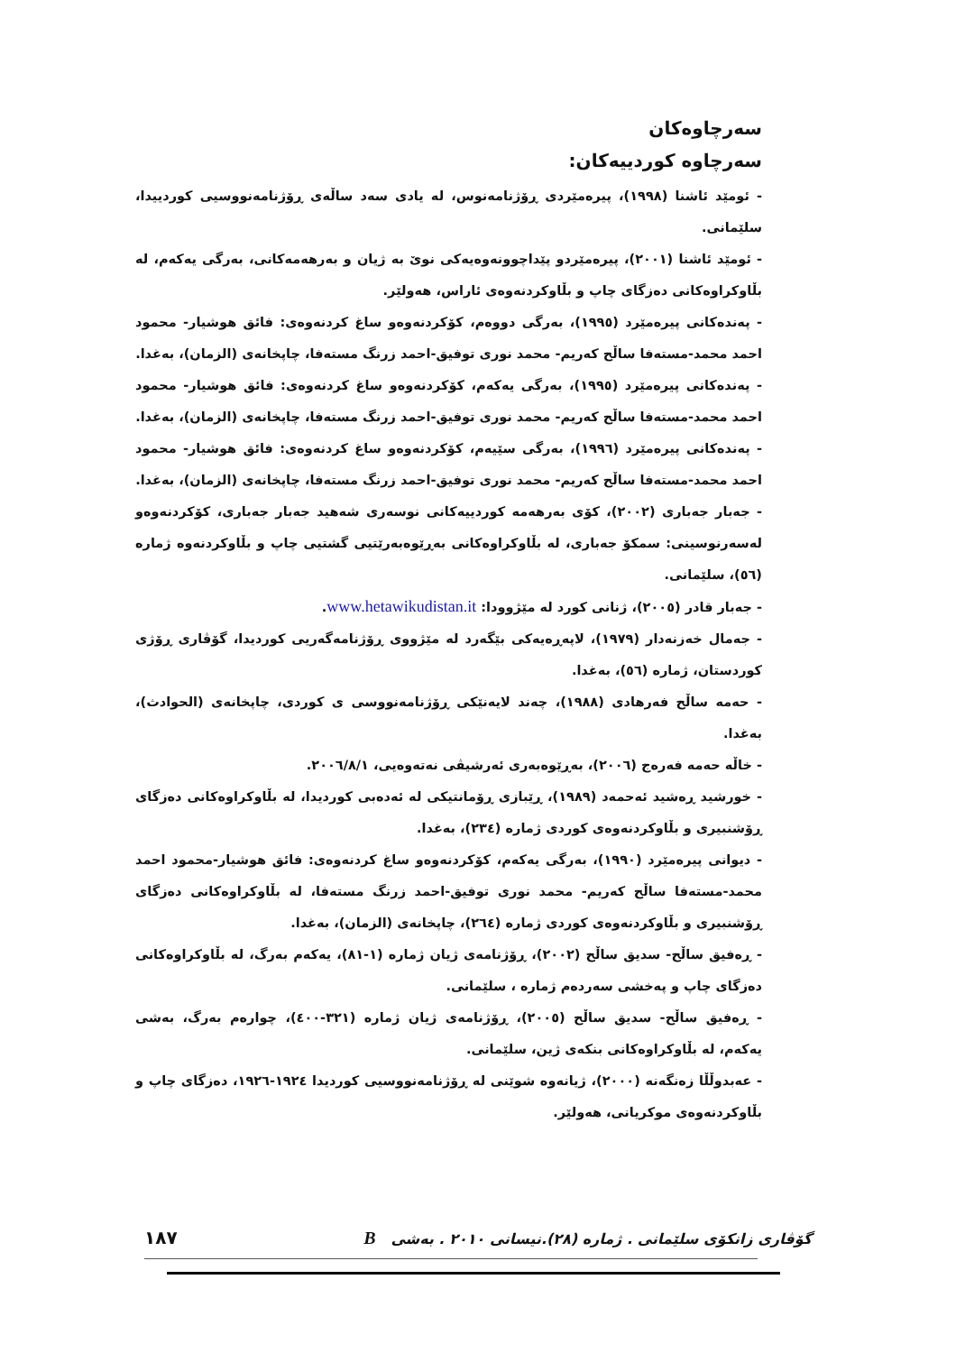سەرچاوەکان
سەرچاوە کوردییەکان:
- ئومێد ئاشنا (١٩٩٨)، پیرەمێردی ڕۆژنامەنوس، لە یادی سەد ساڵەی ڕۆژنامەنووسیی کوردییدا، سلێمانی.
- ئومێد ئاشنا (٢٠٠١)، پیرەمێردو پێداچوونەوەیەکی نوێ بە ژیان و بەرهەمەکانی، بەرگی یەکەم، لە بڵاوکراوەکانی دەزگای چاپ و بڵاوکردنەوەی ئاراس، هەولێر.
- پەندەکانی پیرەمێرد (١٩٩٥)، بەرگی دووەم، کۆکردنەوەو ساغ کردنەوەی: فائق هوشیار- محمود احمد محمد-مستەفا ساڵح کەریم- محمد نوری توفیق-احمد زرنگ مستەفا، چاپخانەی (الزمان)، بەغدا.
- پەندەکانی پیرەمێرد (١٩٩٥)، بەرگی یەکەم، کۆکردنەوەو ساغ کردنەوەی: فائق هوشیار- محمود احمد محمد-مستەفا ساڵح کەریم- محمد نوری توفیق-احمد زرنگ مستەفا، چاپخانەی (الزمان)، بەغدا.
- پەندەکانی پیرەمێرد (١٩٩٦)، بەرگی سێیەم، کۆکردنەوەو ساغ کردنەوەی: فائق هوشیار- محمود احمد محمد-مستەفا ساڵح کەریم- محمد نوری توفیق-احمد زرنگ مستەفا، چاپخانەی (الزمان)، بەغدا.
- جەبار جەباری (٢٠٠٢)، کۆی بەرهەمە کوردییەکانی نوسەری شەهید جەبار جەباری، کۆکردنەوەو لەسەرنوسینی: سمکۆ جەباری، لە بڵاوکراوەکانی بەڕێوەبەرێتیی گشتیی چاپ و بڵاوکردنەوە ژمارە (٥٦)، سلێمانی.
- جەبار قادر (٢٠٠٥)، ژنانی کورد لە مێژوودا: www.hetawikudistan.it.
- جەمال خەزنەدار (١٩٧٩)، لاپەڕەیەکی بێگەرد لە مێژووی ڕۆژنامەگەریی کوردیدا، گۆڤاری ڕۆژی کوردستان، ژمارە (٥٦)، بەغدا.
- حەمە ساڵح فەرهادی (١٩٨٨)، چەند لایەنێکی ڕۆژنامەنووسی ی کوردی، چاپخانەی (الحوادث)، بەغدا.
- خاڵە حەمە فەرەج (٢٠٠٦)، بەڕێوەبەری ئەرشیڤی نەتەوەیی، ٢٠٠٦/٨/١.
- خورشید ڕەشید ئەحمەد (١٩٨٩)، ڕێبازی ڕۆمانتیکی لە ئەدەبی کوردیدا، لە بڵاوکراوەکانی دەزگای ڕۆشنبیری و بڵاوکردنەوەی کوردی ژمارە (٢٣٤)، بەغدا.
- دیوانی پیرەمێرد (١٩٩٠)، بەرگی یەکەم، کۆکردنەوەو ساغ کردنەوەی: فائق هوشیار-محمود احمد محمد-مستەفا ساڵح کەریم- محمد نوری توفیق-احمد زرنگ مستەفا، لە بڵاوکراوەکانی دەزگای ڕۆشنبیری و بڵاوکردنەوەی کوردی ژمارە (٢٦٤)، چاپخانەی (الزمان)، بەغدا.
- ڕەفیق ساڵح- سدیق ساڵح (٢٠٠٢)، ڕۆژنامەی ژیان ژمارە (١-٨١)، یەکەم بەرگ، لە بڵاوکراوەکانی دەزگای چاپ و پەخشی سەردەم ژمارە ، سلێمانی.
- ڕەفیق ساڵح- سدیق ساڵح (٢٠٠٥)، ڕۆژنامەی ژیان ژمارە (٣٢١-٤٠٠)، چوارەم بەرگ، بەشی یەکەم، لە بڵاوکراوەکانی بنکەی ژین، سلێمانی.
- عەبدوڵڵا زەنگەنە (٢٠٠٠)، ژیانەوە شوێنی لە ڕۆژنامەنووسیی کوردیدا ١٩٢٤-١٩٢٦، دەزگای چاپ و بڵاوکردنەوەی موکریانی، هەولێر.
گۆڤاری زانکۆی سلێمانی . ژمارە (٢٨).نیسانی ٢٠١٠ . بەشی B ١٨٧